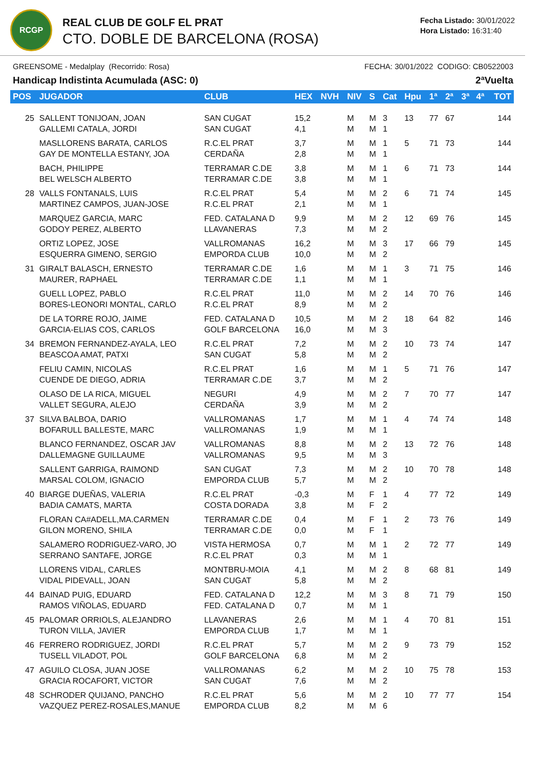RCGP
REAL CLUB DE GOLF EL PRAT
CTO. DOBLE DE BARCELONA (ROSA)
Fecha Listado: 30/01/2022
Hora Listado: 16:31:40
GREENSOME - Medalplay (Recorrido: Rosa) FECHA: 30/01/2022 CODIGO: CB0522003
Handicap Indistinta Acumulada (ASC: 0) 2ªVuelta
| POS | JUGADOR | CLUB | HEX | NVH | NIV | S | Cat | Hpu | 1ª | 2ª | 3ª | 4ª | TOT |
| --- | --- | --- | --- | --- | --- | --- | --- | --- | --- | --- | --- | --- | --- |
| 25 | SALLENT TONIJOAN, JOAN GALLEMI CATALA, JORDI | SAN CUGAT SAN CUGAT | 15,2 4,1 | | M M | M M | 3 1 | 13 | 77 | 67 | | | 144 |
| | MASLLORENS BARATA, CARLOS GAY DE MONTELLA ESTANY, JOA | R.C.EL PRAT CERDAÑA | 3,7 2,8 | | M M | M M | 1 1 | 5 | 71 | 73 | | | 144 |
| | BACH, PHILIPPE BEL WELSCH ALBERTO | TERRAMAR C.DE TERRAMAR C.DE | 3,8 3,8 | | M M | M M | 1 1 | 6 | 71 | 73 | | | 144 |
| 28 | VALLS FONTANALS, LUIS MARTINEZ CAMPOS, JUAN-JOSE | R.C.EL PRAT R.C.EL PRAT | 5,4 2,1 | | M M | M M | 2 1 | 6 | 71 | 74 | | | 145 |
| | MARQUEZ GARCIA, MARC GODOY PEREZ, ALBERTO | FED. CATALANA D LLAVANERAS | 9,9 7,3 | | M M | M M | 2 2 | 12 | 69 | 76 | | | 145 |
| | ORTIZ LOPEZ, JOSE ESQUERRA GIMENO, SERGIO | VALLROMANAS EMPORDA CLUB | 16,2 10,0 | | M M | M M | 3 2 | 17 | 66 | 79 | | | 145 |
| 31 | GIRALT BALASCH, ERNESTO MAURER, RAPHAEL | TERRAMAR C.DE TERRAMAR C.DE | 1,6 1,1 | | M M | M M | 1 1 | 3 | 71 | 75 | | | 146 |
| | GUELL LOPEZ, PABLO BORES-LEONORI MONTAL, CARLO | R.C.EL PRAT R.C.EL PRAT | 11,0 8,9 | | M M | M M | 2 2 | 14 | 70 | 76 | | | 146 |
| | DE LA TORRE ROJO, JAIME GARCIA-ELIAS COS, CARLOS | FED. CATALANA D GOLF BARCELONA | 10,5 16,0 | | M M | M M | 2 3 | 18 | 64 | 82 | | | 146 |
| 34 | BREMON FERNANDEZ-AYALA, LEO BEASCOA AMAT, PATXI | R.C.EL PRAT SAN CUGAT | 7,2 5,8 | | M M | M M | 2 2 | 10 | 73 | 74 | | | 147 |
| | FELIU CAMIN, NICOLAS CUENDE DE DIEGO, ADRIA | R.C.EL PRAT TERRAMAR C.DE | 1,6 3,7 | | M M | M M | 1 2 | 5 | 71 | 76 | | | 147 |
| | OLASO DE LA RICA, MIGUEL VALLET SEGURA, ALEJO | NEGURI CERDAÑA | 4,9 3,9 | | M M | M M | 2 2 | 7 | 70 | 77 | | | 147 |
| 37 | SILVA BALBOA, DARIO BOFARULL BALLESTE, MARC | VALLROMANAS VALLROMANAS | 1,7 1,9 | | M M | M M | 1 1 | 4 | 74 | 74 | | | 148 |
| | BLANCO FERNANDEZ, OSCAR JAV DALLEMAGNE GUILLAUME | VALLROMANAS VALLROMANAS | 8,8 9,5 | | M M | M M | 2 3 | 13 | 72 | 76 | | | 148 |
| | SALLENT GARRIGA, RAIMOND MARSAL COLOM, IGNACIO | SAN CUGAT EMPORDA CLUB | 7,3 5,7 | | M M | M M | 2 2 | 10 | 70 | 78 | | | 148 |
| 40 | BIARGE DUEÑAS, VALERIA BADIA CAMATS, MARTA | R.C.EL PRAT COSTA DORADA | -0,3 3,8 | | M M | F F | 1 2 | 4 | 77 | 72 | | | 149 |
| | FLORAN CA#ADELL,MA.CARMEN GILON MORENO, SHILA | TERRAMAR C.DE TERRAMAR C.DE | 0,4 0,0 | | M M | F F | 1 1 | 2 | 73 | 76 | | | 149 |
| | SALAMERO RODRIGUEZ-VARO, JO SERRANO SANTAFE, JORGE | VISTA HERMOSA R.C.EL PRAT | 0,7 0,3 | | M M | M M | 1 1 | 2 | 72 | 77 | | | 149 |
| | LLORENS VIDAL, CARLES VIDAL PIDEVALL, JOAN | MONTBRU-MOIA SAN CUGAT | 4,1 5,8 | | M M | M M | 2 2 | 8 | 68 | 81 | | | 149 |
| 44 | BAINAD PUIG, EDUARD RAMOS VIÑOLAS, EDUARD | FED. CATALANA D FED. CATALANA D | 12,2 0,7 | | M M | M M | 3 1 | 8 | 71 | 79 | | | 150 |
| 45 | PALOMAR ORRIOLS, ALEJANDRO TURON VILLA, JAVIER | LLAVANERAS EMPORDA CLUB | 2,6 1,7 | | M M | M M | 1 1 | 4 | 70 | 81 | | | 151 |
| 46 | FERRERO RODRIGUEZ, JORDI TUSELL VILADOT, POL | R.C.EL PRAT GOLF BARCELONA | 5,7 6,8 | | M M | M M | 2 2 | 9 | 73 | 79 | | | 152 |
| 47 | AGUILO CLOSA, JUAN JOSE GRACIA ROCAFORT, VICTOR | VALLROMANAS SAN CUGAT | 6,2 7,6 | | M M | M M | 2 2 | 10 | 75 | 78 | | | 153 |
| 48 | SCHRODER QUIJANO, PANCHO VAZQUEZ PEREZ-ROSALES,MANUE | R.C.EL PRAT EMPORDA CLUB | 5,6 8,2 | | M M | M M | 2 6 | 10 | 77 | 77 | | | 154 |